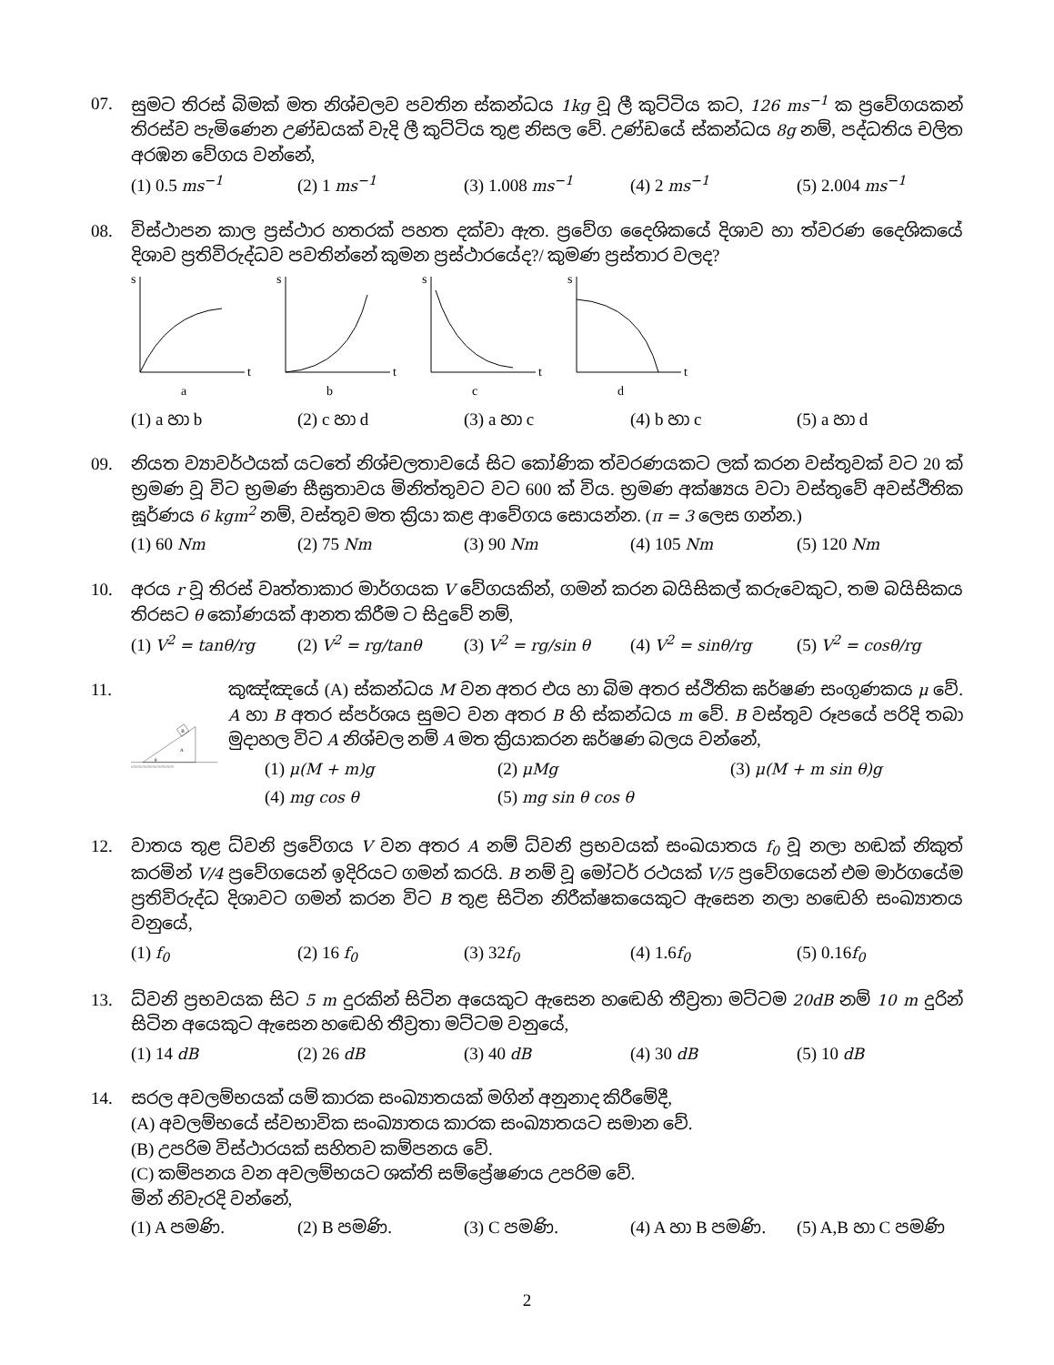07. සුමට තිරස් බිමක් මත නිශ්චලව පවතින ස්කන්ධය 1kg වූ ලී කුට්ටිය කට, 126 ms<sup>−1</sup> ක ප්‍රවේගයකන් තිරස්ව පැමිණෙන උණ්ඩයක් වැදි ලී කුට්ටිය තුළ නිසල වේ. උණ්ඩයේ ස්කන්ධය 8g නම්, පද්ධතිය චලිත අරඹන වේගය වන්නේ,
(1) 0.5 ms<sup>−1</sup> (2) 1 ms<sup>−1</sup> (3) 1.008 ms<sup>−1</sup> (4) 2 ms<sup>−1</sup> (5) 2.004 ms<sup>−1</sup>
08. විස්ථාපන කාල ප්‍රස්ථාර හතරක් පහත දක්වා ඇත. ප්‍රවේග දෛශිකයේ දිශාව හා ත්වරණ දෛශිකයේ දිශාව ප්‍රතිවිරුද්ධව පවතින්නේ කුමන ප්‍රස්ථාරයේද?/ කුමණ ප්‍රස්තාර වලද?
s
t
a
s
t
b
s
t
c
s
t
d
(1) a හා b (2) c හා d (3) a හා c (4) b හා c (5) a හා d
09. නියත ව්‍යාවර්ථයක් යටතේ නිශ්චලතාවයේ සිට කෝණික ත්වරණයකට ලක් කරන වස්තුවක් වට 20 ක් භ්‍රමණ වූ විට භ්‍රමණ සීඝ්‍රතාවය මිනිත්තුවට වට 600 ක් විය. භ්‍රමණ අක්ෂ්‍යය වටා වස්තුවේ අවස්ථිතික ඝූර්ණය 6 kgm<sup>2</sup> නම්, වස්තුව මත ක්‍රියා කළ ආවේගය සොයන්න. (π = 3 ලෙස ගන්න.)
(1) 60 Nm (2) 75 Nm (3) 90 Nm (4) 105 Nm (5) 120 Nm
10. අරය r වූ තිරස් වෘත්තාකාර මාර්ගයක V වේගයකින්, ගමන් කරන බයිසිකල් කරුවෙකුට, තම බයිසිකය තිරසට θ කෝණයක් ආනත කිරීම ට සිදුවේ නම්,
(1) V<sup>2</sup> = tanθ/rg (2) V<sup>2</sup> = rg/tanθ (3) V<sup>2</sup> = rg/sin θ (4) V<sup>2</sup> = sinθ/rg (5) V<sup>2</sup> = cosθ/rg
11.
//////////////////////////////////////
B
A
θ
කුඤ්ඤයේ (A) ස්කන්ධය M වන අතර එය හා බිම අතර ස්ථිතික ඝර්ෂණ සංගුණකය μ වේ. A හා B අතර ස්පර්ශය සුමට වන අතර B හි ස්කන්ධය m වේ. B වස්තුව රූපයේ පරිදි තබා මුදාහල විට A නිශ්චල නම් A මත ක්‍රියාකරන ඝර්ෂණ බලය වන්නේ,
(1) μ(M + m)g (2) μMg (3) μ(M + m sin θ)g
(4) mg cos θ (5) mg sin θ cos θ
12. වාතය තුළ ධ්වනි ප්‍රවේගය V වන අතර A නම් ධ්වනි ප්‍රභවයක් සංඛයාතය f<sub>0</sub> වූ නලා හඬක් නිකුත් කරමින් V/4 ප්‍රවේගයෙන් ඉදිරියට ගමන් කරයි. B නම් වූ මෝටර් රථයක් V/5 ප්‍රවේගයෙන් එම මාර්ගයේම ප්‍රතිවිරුද්ධ දිශාවට ගමන් කරන විට B තුළ සිටින නිරීක්ෂකයෙකුට ඇසෙන නලා හඬෙහි සංඛ්‍යාතය වනුයේ,
(1) f<sub>0</sub> (2) 16 f<sub>0</sub> (3) 32f<sub>0</sub> (4) 1.6f<sub>0</sub> (5) 0.16f<sub>0</sub>
13. ධ්වනි ප්‍රභවයක සිට 5 m දුරකින් සිටින අයෙකුට ඇසෙන හඬෙහි තීව්‍රතා මට්ටම 20dB නම් 10 m දුරින් සිටින අයෙකුට ඇසෙන හඬෙහි තීව්‍රතා මට්ටම වනුයේ,
(1) 14 dB (2) 26 dB (3) 40 dB (4) 30 dB (5) 10 dB
14. සරල අවලම්භයක් යම් කාරක සංඛ්‍යාතයක් මගින් අනුනාද කිරීමේදී,
(A) අවලම්භයේ ස්වභාවික සංඛ්‍යාතය කාරක සංඛ්‍යාතයට සමාන වේ.
(B) උපරිම විස්ථාරයක් සහිතව කම්පනය වේ.
(C) කම්පනය වන අවලම්භයට ශක්ති සම්ප්‍රේෂණය උපරිම වේ.
මින් නිවැරදි වන්නේ,
(1) A පමණි. (2) B පමණි. (3) C පමණි. (4) A හා B පමණි. (5) A,B හා C පමණි
2